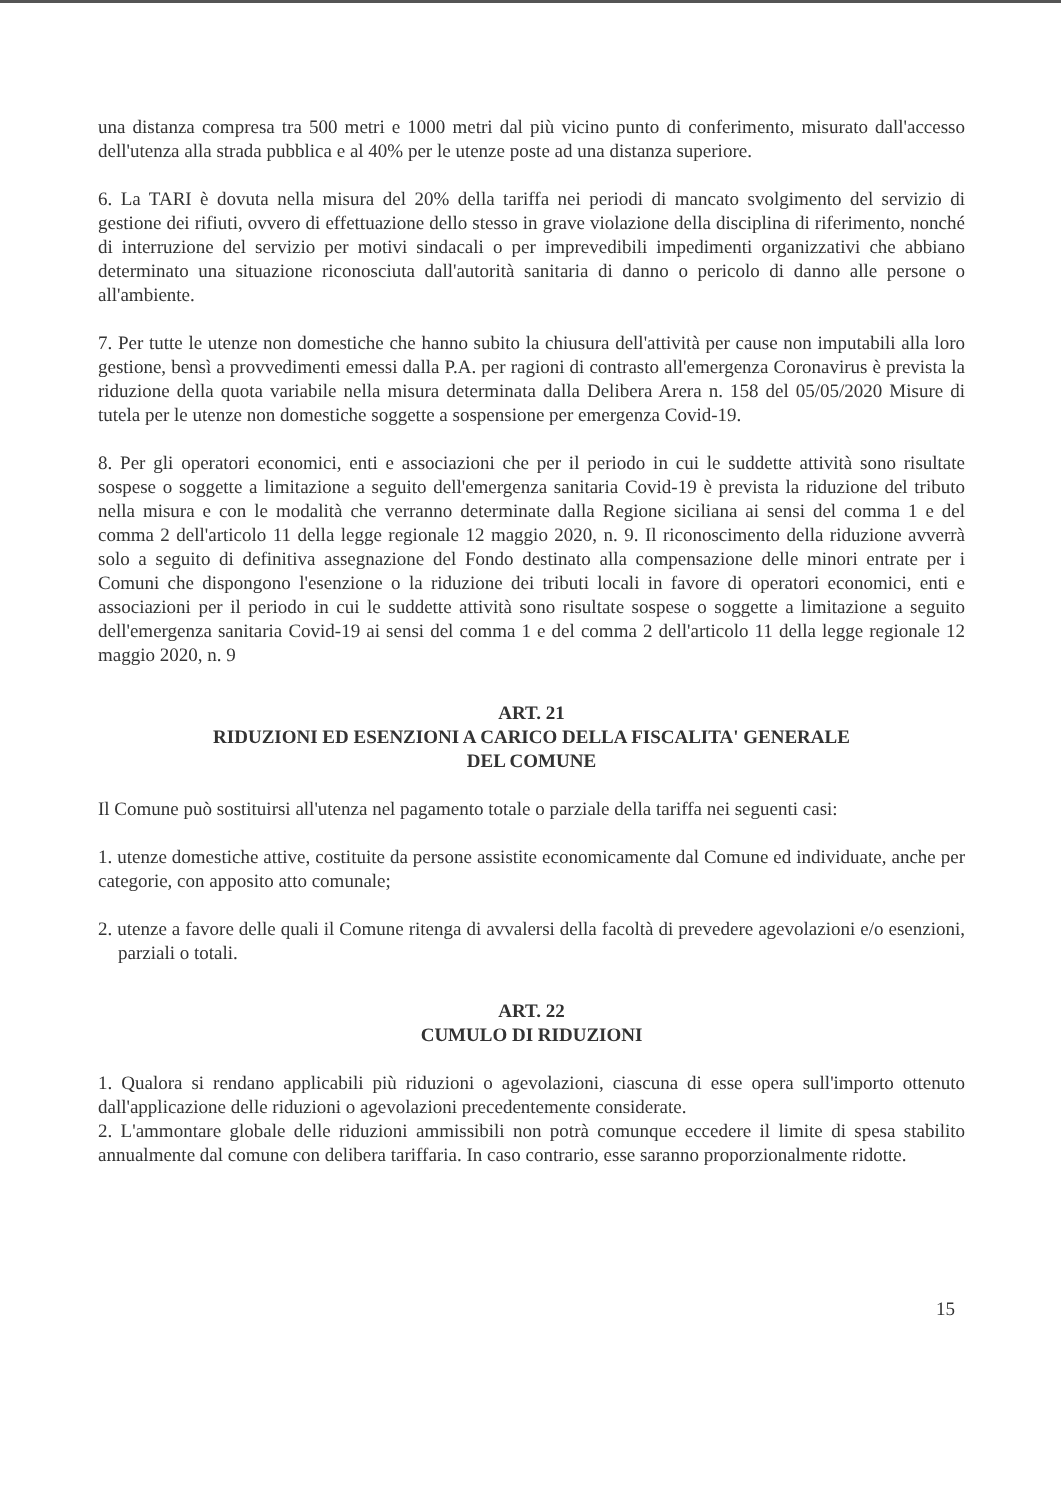una distanza compresa tra 500 metri e 1000 metri dal più vicino punto di conferimento, misurato dall'accesso dell'utenza alla strada pubblica e al 40% per le utenze poste ad una distanza superiore.
6. La TARI è dovuta nella misura del 20% della tariffa nei periodi di mancato svolgimento del servizio di gestione dei rifiuti, ovvero di effettuazione dello stesso in grave violazione della disciplina di riferimento, nonché di interruzione del servizio per motivi sindacali o per imprevedibili impedimenti organizzativi che abbiano determinato una situazione riconosciuta dall'autorità sanitaria di danno o pericolo di danno alle persone o all'ambiente.
7. Per tutte le utenze non domestiche che hanno subito la chiusura dell'attività per cause non imputabili alla loro gestione, bensì a provvedimenti emessi dalla P.A. per ragioni di contrasto all'emergenza Coronavirus è prevista la riduzione della quota variabile nella misura determinata dalla Delibera Arera n. 158 del 05/05/2020 Misure di tutela per le utenze non domestiche soggette a sospensione per emergenza Covid-19.
8. Per gli operatori economici, enti e associazioni che per il periodo in cui le suddette attività sono risultate sospese o soggette a limitazione a seguito dell'emergenza sanitaria Covid-19 è prevista la riduzione del tributo nella misura e con le modalità che verranno determinate dalla Regione siciliana ai sensi del comma 1 e del comma 2 dell'articolo 11 della legge regionale 12 maggio 2020, n. 9. Il riconoscimento della riduzione avverrà solo a seguito di definitiva assegnazione del Fondo destinato alla compensazione delle minori entrate per i Comuni che dispongono l'esenzione o la riduzione dei tributi locali in favore di operatori economici, enti e associazioni per il periodo in cui le suddette attività sono risultate sospese o soggette a limitazione a seguito dell'emergenza sanitaria Covid-19 ai sensi del comma 1 e del comma 2 dell'articolo 11 della legge regionale 12 maggio 2020, n. 9
ART. 21
RIDUZIONI ED ESENZIONI A CARICO DELLA FISCALITA' GENERALE
DEL COMUNE
Il Comune può sostituirsi all'utenza nel pagamento totale o parziale della tariffa nei seguenti casi:
1. utenze domestiche attive, costituite da persone assistite economicamente dal Comune ed individuate, anche per categorie, con apposito atto comunale;
2. utenze a favore delle quali il Comune ritenga di avvalersi della facoltà di prevedere agevolazioni e/o esenzioni, parziali o totali.
ART. 22
CUMULO DI RIDUZIONI
1. Qualora si rendano applicabili più riduzioni o agevolazioni, ciascuna di esse opera sull'importo ottenuto dall'applicazione delle riduzioni o agevolazioni precedentemente considerate.
2. L'ammontare globale delle riduzioni ammissibili non potrà comunque eccedere il limite di spesa stabilito annualmente dal comune con delibera tariffaria. In caso contrario, esse saranno proporzionalmente ridotte.
15